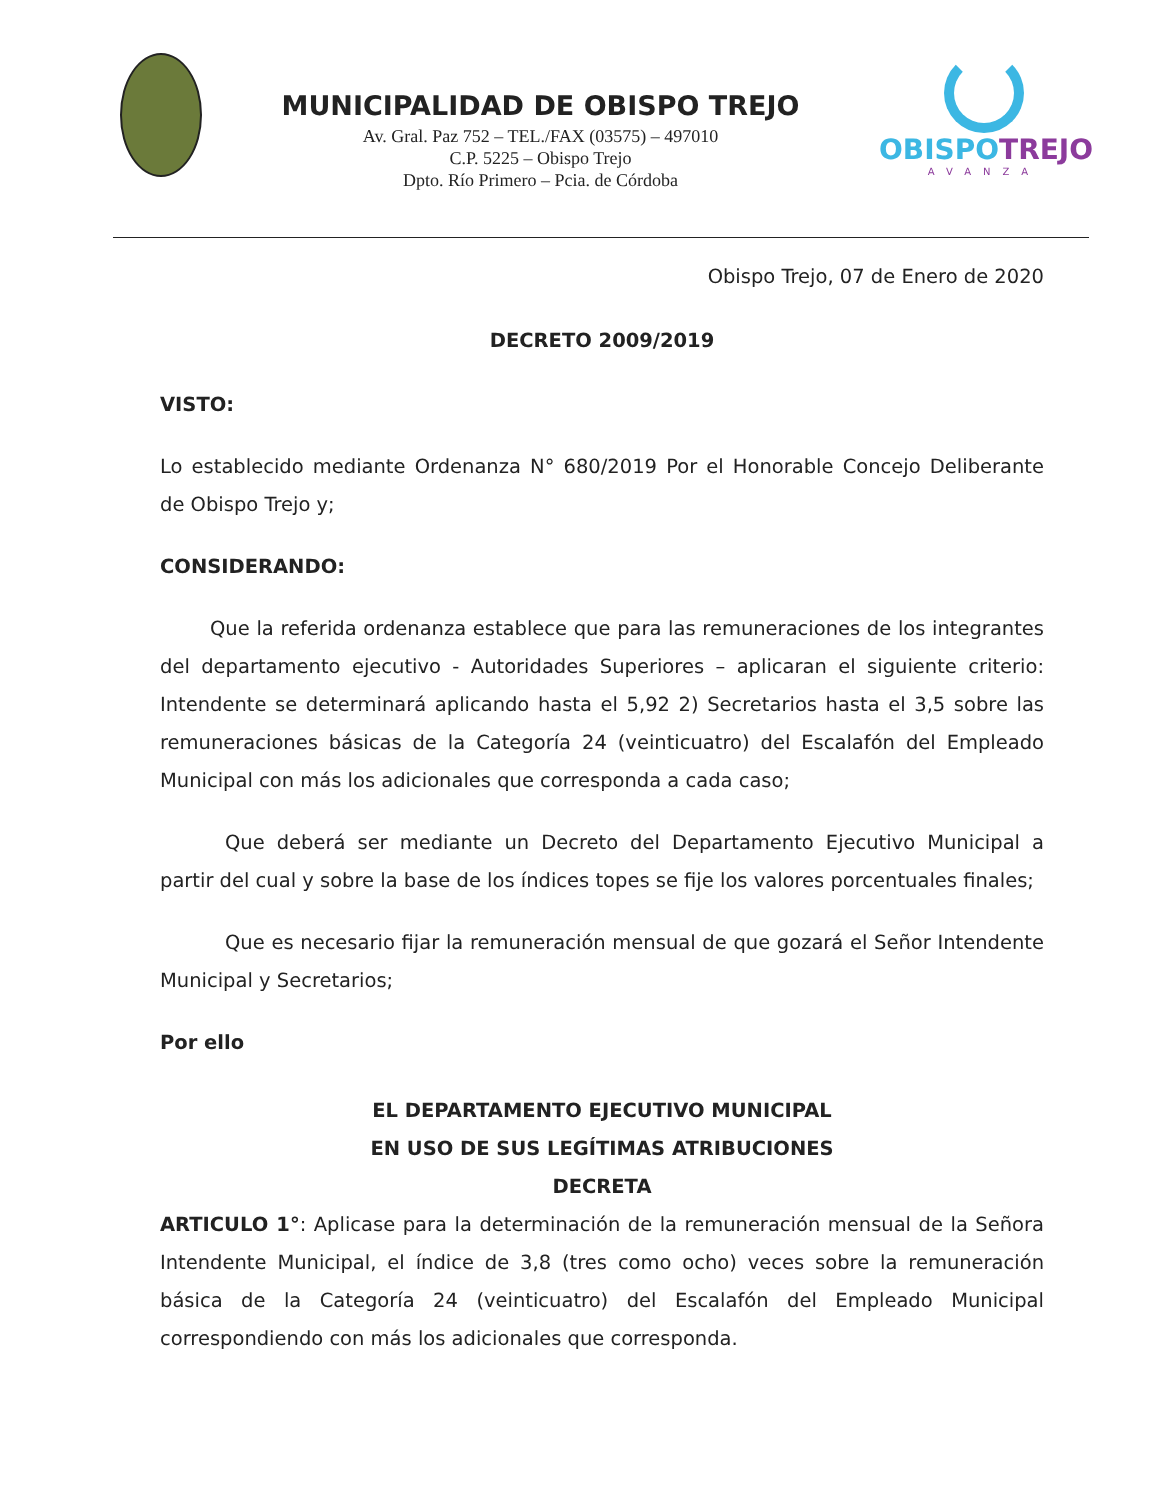MUNICIPALIDAD DE OBISPO TREJO
Av. Gral. Paz 752 – TEL./FAX (03575) – 497010
C.P. 5225 – Obispo Trejo
Dpto. Río Primero – Pcia. de Córdoba
OBISPOTREJO
AVANZA
Obispo Trejo, 07 de Enero de 2020
DECRETO 2009/2019
VISTO:
Lo establecido mediante Ordenanza N° 680/2019 Por el Honorable Concejo Deliberante de Obispo Trejo y;
CONSIDERANDO:
Que la referida ordenanza establece que para las remuneraciones de los integrantes del departamento ejecutivo - Autoridades Superiores – aplicaran el siguiente criterio: Intendente se determinará aplicando hasta el 5,92 2) Secretarios hasta el 3,5 sobre las remuneraciones básicas de la Categoría 24 (veinticuatro) del Escalafón del Empleado Municipal con más los adicionales que corresponda a cada caso;
Que deberá ser mediante un Decreto del Departamento Ejecutivo Municipal a partir del cual y sobre la base de los índices topes se fije los valores porcentuales finales;
Que es necesario fijar la remuneración mensual de que gozará el Señor Intendente Municipal y Secretarios;
Por ello
EL DEPARTAMENTO EJECUTIVO MUNICIPAL
EN USO DE SUS LEGÍTIMAS ATRIBUCIONES
DECRETA
ARTICULO 1°: Aplicase para la determinación de la remuneración mensual de la Señora Intendente Municipal, el índice de 3,8 (tres como ocho) veces sobre la remuneración básica de la Categoría 24 (veinticuatro) del Escalafón del Empleado Municipal correspondiendo con más los adicionales que corresponda.